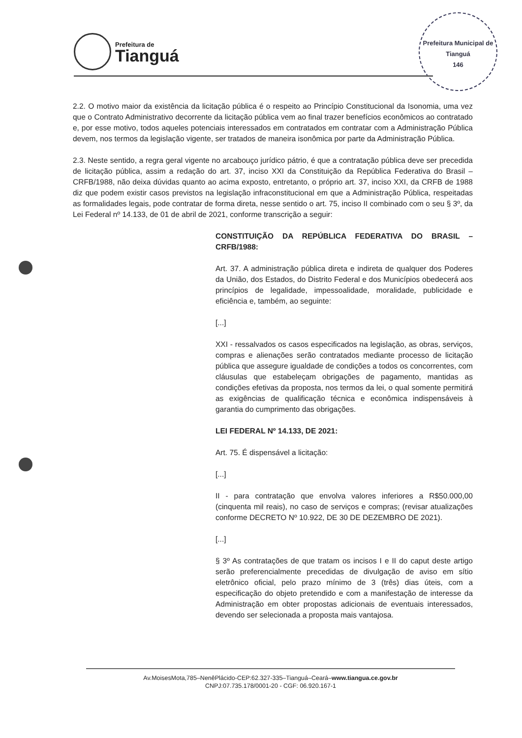Prefeitura de
Tianguá
Prefeitura Municipal de Tianguá
146
2.2. O motivo maior da existência da licitação pública é o respeito ao Princípio Constitucional da Isonomia, uma vez que o Contrato Administrativo decorrente da licitação pública vem ao final trazer benefícios econômicos ao contratado e, por esse motivo, todos aqueles potenciais interessados em contratados em contratar com a Administração Pública devem, nos termos da legislação vigente, ser tratados de maneira isonômica por parte da Administração Pública.
2.3. Neste sentido, a regra geral vigente no arcabouço jurídico pátrio, é que a contratação pública deve ser precedida de licitação pública, assim a redação do art. 37, inciso XXI da Constituição da República Federativa do Brasil – CRFB/1988, não deixa dúvidas quanto ao acima exposto, entretanto, o próprio art. 37, inciso XXI, da CRFB de 1988 diz que podem existir casos previstos na legislação infraconstitucional em que a Administração Pública, respeitadas as formalidades legais, pode contratar de forma direta, nesse sentido o art. 75, inciso II combinado com o seu § 3º, da Lei Federal nº 14.133, de 01 de abril de 2021, conforme transcrição a seguir:
CONSTITUIÇÃO DA REPÚBLICA FEDERATIVA DO BRASIL – CRFB/1988:
Art. 37. A administração pública direta e indireta de qualquer dos Poderes da União, dos Estados, do Distrito Federal e dos Municípios obedecerá aos princípios de legalidade, impessoalidade, moralidade, publicidade e eficiência e, também, ao seguinte:
[...]
XXI - ressalvados os casos especificados na legislação, as obras, serviços, compras e alienações serão contratados mediante processo de licitação pública que assegure igualdade de condições a todos os concorrentes, com cláusulas que estabeleçam obrigações de pagamento, mantidas as condições efetivas da proposta, nos termos da lei, o qual somente permitirá as exigências de qualificação técnica e econômica indispensáveis à garantia do cumprimento das obrigações.
LEI FEDERAL Nº 14.133, DE 2021:
Art. 75. É dispensável a licitação:
[...]
II - para contratação que envolva valores inferiores a R$50.000,00 (cinquenta mil reais), no caso de serviços e compras; (revisar atualizações conforme DECRETO Nº 10.922, DE 30 DE DEZEMBRO DE 2021).
[...]
§ 3º As contratações de que tratam os incisos I e II do caput deste artigo serão preferencialmente precedidas de divulgação de aviso em sítio eletrônico oficial, pelo prazo mínimo de 3 (três) dias úteis, com a especificação do objeto pretendido e com a manifestação de interesse da Administração em obter propostas adicionais de eventuais interessados, devendo ser selecionada a proposta mais vantajosa.
Av.MoisesMota,785–NenêPlácido-CEP:62.327-335–Tianguá–Ceará–www.tiangua.ce.gov.br
CNPJ:07.735.178/0001-20 - CGF: 06.920.167-1